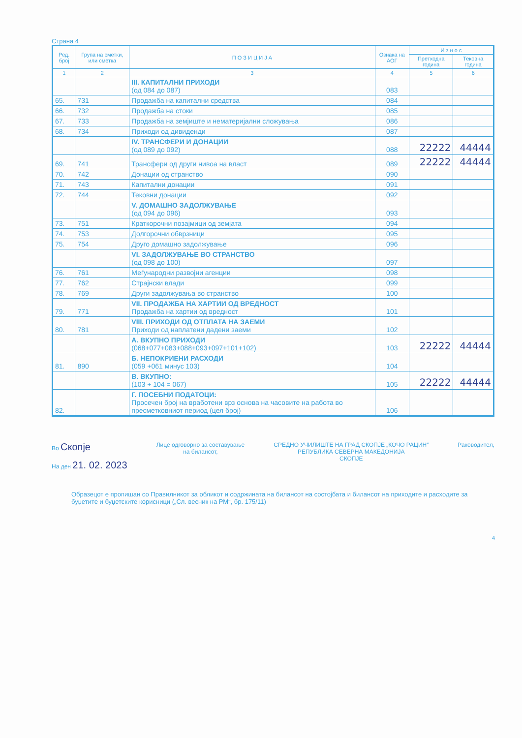Страна 4
| Ред. број | Група на сметки, или сметка | П О З И Ц И Ј А | Ознака на АОГ | И з н о с | |
| --- | --- | --- | --- | --- | --- |
| | | | | Претходна година | Тековна година |
| 1 | 2 | 3 | 4 | 5 | 6 |
| | | III. КАПИТАЛНИ ПРИХОДИ (од 084 до 087) | 083 | | |
| 65. | 731 | Продажба на капитални средства | 084 | | |
| 66. | 732 | Продажба на стоки | 085 | | |
| 67. | 733 | Продажба на земјиште и нематеријални сложувања | 086 | | |
| 68. | 734 | Приходи од дивиденди | 087 | | |
| | | IV. ТРАНСФЕРИ И ДОНАЦИИ (од 089 до 092) | 088 | 22222 | 44444 |
| 69. | 741 | Трансфери од други нивоа на власт | 089 | 22222 | 44444 |
| 70. | 742 | Донации од странство | 090 | | |
| 71. | 743 | Капитални донации | 091 | | |
| 72. | 744 | Тековни донации | 092 | | |
| | | V. ДОМАШНО ЗАДОЛЖУВАЊЕ (од 094 до 096) | 093 | | |
| 73. | 751 | Краткорочни позајмици од земјата | 094 | | |
| 74. | 753 | Долгорочни обврзници | 095 | | |
| 75. | 754 | Друго домашно задолжување | 096 | | |
| | | VI. ЗАДОЛЖУВАЊЕ ВО СТРАНСТВО (од 098 до 100) | 097 | | |
| 76. | 761 | Меѓународни развојни агенции | 098 | | |
| 77. | 762 | Страјнски влади | 099 | | |
| 78. | 769 | Други задолжувања во странство | 100 | | |
| 79. | 771 | VII. ПРОДАЖБА НА ХАРТИИ ОД ВРЕДНОСТ Продажба на хартии од вредност | 101 | | |
| 80. | 781 | VIII. ПРИХОДИ ОД ОТПЛАТА НА ЗАЕМИ Приходи од наплатени дадени заеми | 102 | | |
| | | А. ВКУПНО ПРИХОДИ (068+077+083+088+093+097+101+102) | 103 | 22222 | 44444 |
| 81. | 890 | Б. НЕПОКРИЕНИ РАСХОДИ (059 +061 минус 103) | 104 | | |
| | | В. ВКУПНО: (103 + 104 = 067) | 105 | 22222 | 44444 |
| 82. | | Г. ПОСЕБНИ ПОДАТОЦИ: Просечен број на вработени врз основа на часовите на работа во пресметковниот период (цел број) | 106 | | |
Во Скопје
На ден 21. 02. 2023
Лице одговорно за составување
на билансот,
СРЕДНО УЧИЛИШТЕ НА ГРАД СКОПЈЕ „КОЧО РАЦИН“
РЕПУБЛИКА СЕВЕРНА МАКЕДОНИЈА
СКОПЈЕ
Раководител,
Образецот е пропишан со Правилникот за обликот и содржината на билансот на состојбата и билансот на приходите и расходите за буџетите и буџетските корисници („Сл. весник на РМ“, бр. 175/11)
4